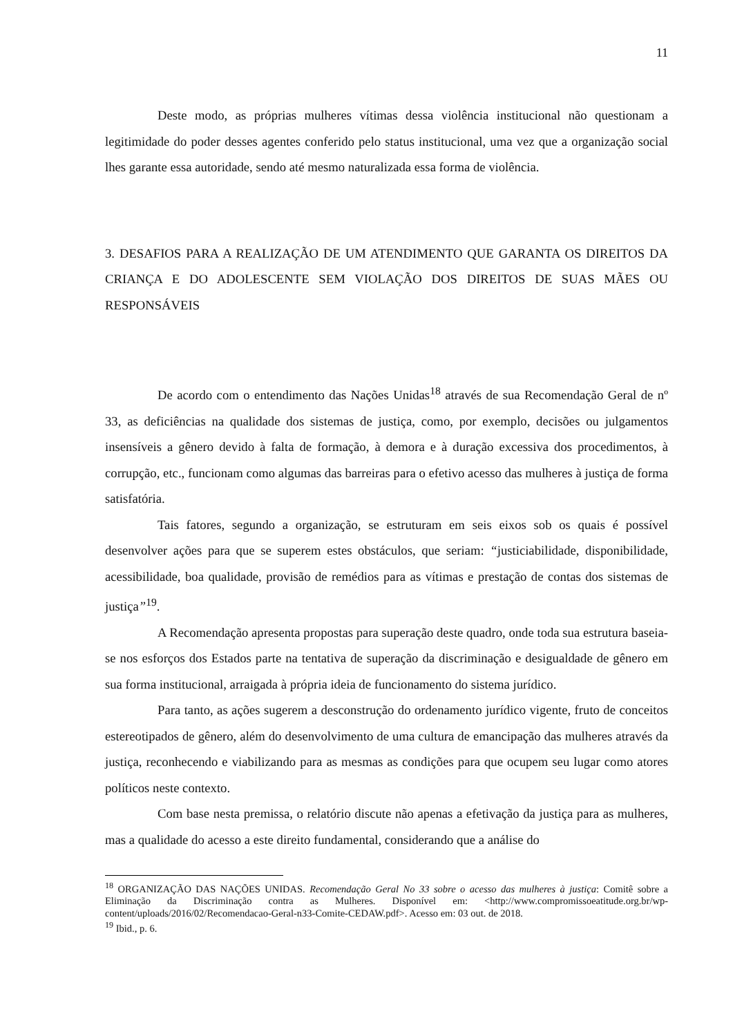11
Deste modo, as próprias mulheres vítimas dessa violência institucional não questionam a legitimidade do poder desses agentes conferido pelo status institucional, uma vez que a organização social lhes garante essa autoridade, sendo até mesmo naturalizada essa forma de violência.
3. DESAFIOS PARA A REALIZAÇÃO DE UM ATENDIMENTO QUE GARANTA OS DIREITOS DA CRIANÇA E DO ADOLESCENTE SEM VIOLAÇÃO DOS DIREITOS DE SUAS MÃES OU RESPONSÁVEIS
De acordo com o entendimento das Nações Unidas<sup>18</sup> através de sua Recomendação Geral de nº 33, as deficiências na qualidade dos sistemas de justiça, como, por exemplo, decisões ou julgamentos insensíveis a gênero devido à falta de formação, à demora e à duração excessiva dos procedimentos, à corrupção, etc., funcionam como algumas das barreiras para o efetivo acesso das mulheres à justiça de forma satisfatória.
Tais fatores, segundo a organização, se estruturam em seis eixos sob os quais é possível desenvolver ações para que se superem estes obstáculos, que seriam: “justiciabilidade, disponibilidade, acessibilidade, boa qualidade, provisão de remédios para as vítimas e prestação de contas dos sistemas de justiça”<sup>19</sup>.
A Recomendação apresenta propostas para superação deste quadro, onde toda sua estrutura baseia-se nos esforços dos Estados parte na tentativa de superação da discriminação e desigualdade de gênero em sua forma institucional, arraigada à própria ideia de funcionamento do sistema jurídico.
Para tanto, as ações sugerem a desconstrução do ordenamento jurídico vigente, fruto de conceitos estereotipados de gênero, além do desenvolvimento de uma cultura de emancipação das mulheres através da justiça, reconhecendo e viabilizando para as mesmas as condições para que ocupem seu lugar como atores políticos neste contexto.
Com base nesta premissa, o relatório discute não apenas a efetivação da justiça para as mulheres, mas a qualidade do acesso a este direito fundamental, considerando que a análise do
<sup>18</sup> ORGANIZAÇÃO DAS NAÇÕES UNIDAS. Recomendação Geral No 33 sobre o acesso das mulheres à justiça: Comitê sobre a Eliminação da Discriminação contra as Mulheres. Disponível em: <http://www.compromissoeatitude.org.br/wp-content/uploads/2016/02/Recomendacao-Geral-n33-Comite-CEDAW.pdf>. Acesso em: 03 out. de 2018.
<sup>19</sup> Ibid., p. 6.